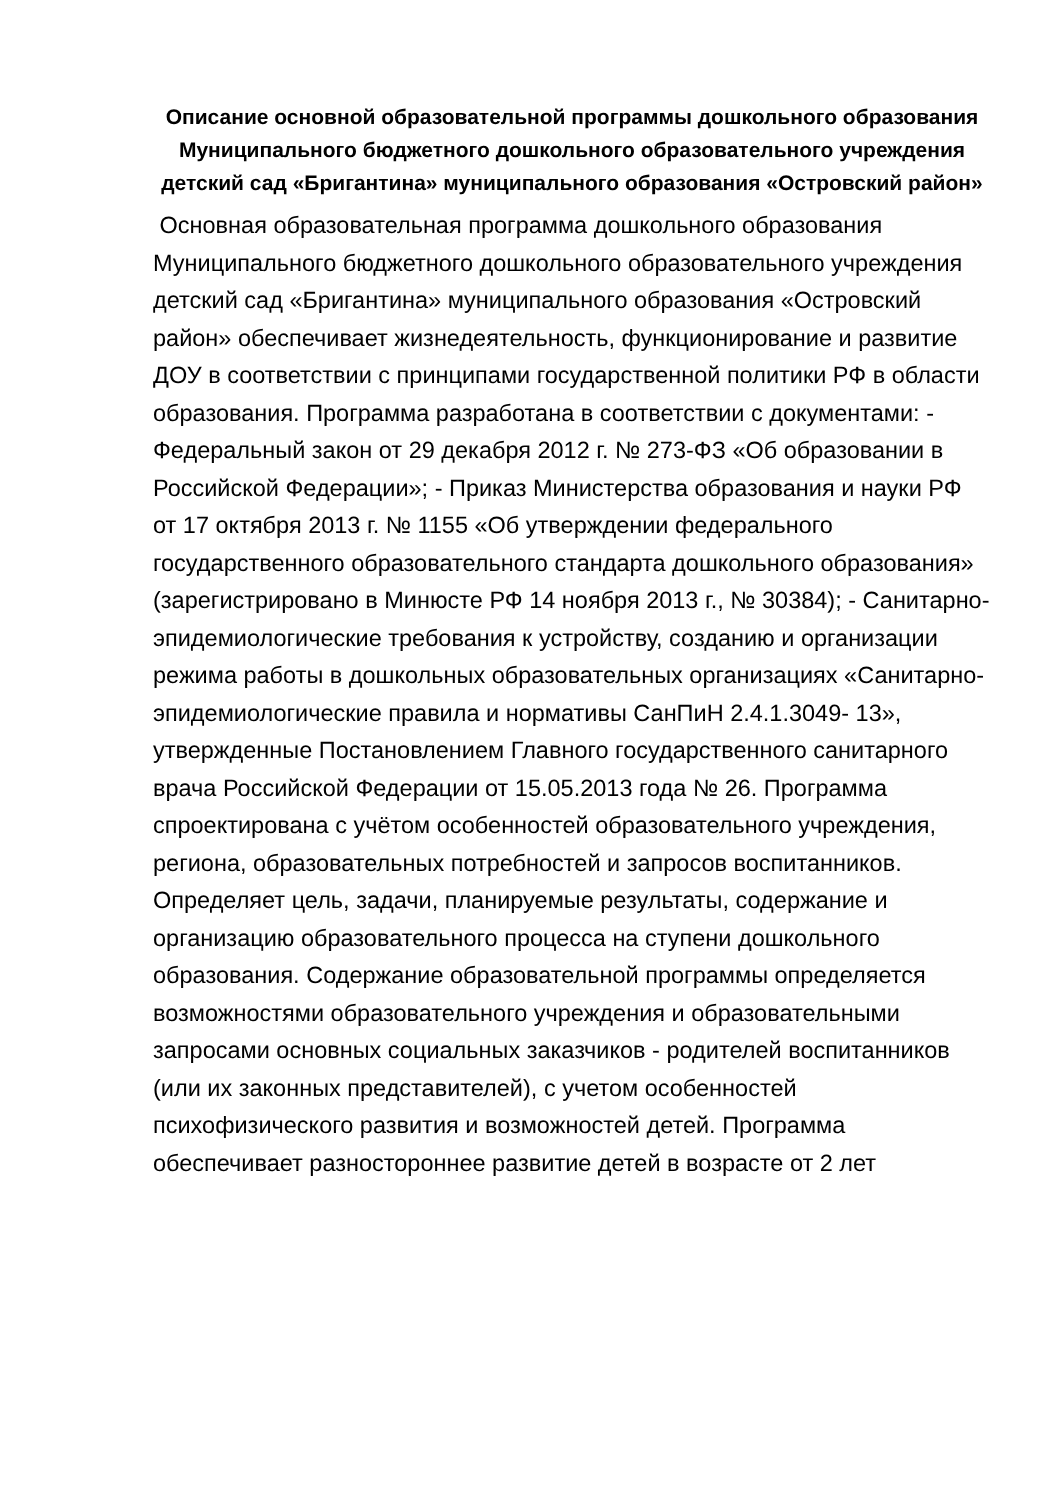Описание основной образовательной программы дошкольного образования Муниципального бюджетного дошкольного образовательного учреждения детский сад «Бригантина» муниципального образования «Островский район»
Основная образовательная программа дошкольного образования Муниципального бюджетного дошкольного образовательного учреждения детский сад «Бригантина» муниципального образования «Островский район» обеспечивает жизнедеятельность, функционирование и развитие ДОУ в соответствии с принципами государственной политики РФ в области образования. Программа разработана в соответствии с документами: - Федеральный закон от 29 декабря 2012 г. № 273-ФЗ «Об образовании в Российской Федерации»; - Приказ Министерства образования и науки РФ от 17 октября 2013 г. № 1155 «Об утверждении федерального государственного образовательного стандарта дошкольного образования» (зарегистрировано в Минюсте РФ 14 ноября 2013 г., № 30384); - Санитарно-эпидемиологические требования к устройству, созданию и организации режима работы в дошкольных образовательных организациях «Санитарно-эпидемиологические правила и нормативы СанПиН 2.4.1.3049- 13», утвержденные Постановлением Главного государственного санитарного врача Российской Федерации от 15.05.2013 года № 26. Программа спроектирована с учётом особенностей образовательного учреждения, региона, образовательных потребностей и запросов воспитанников. Определяет цель, задачи, планируемые результаты, содержание и организацию образовательного процесса на ступени дошкольного образования. Содержание образовательной программы определяется возможностями образовательного учреждения и образовательными запросами основных социальных заказчиков - родителей воспитанников (или их законных представителей), с учетом особенностей психофизического развития и возможностей детей. Программа обеспечивает разностороннее развитие детей в возрасте от 2 лет